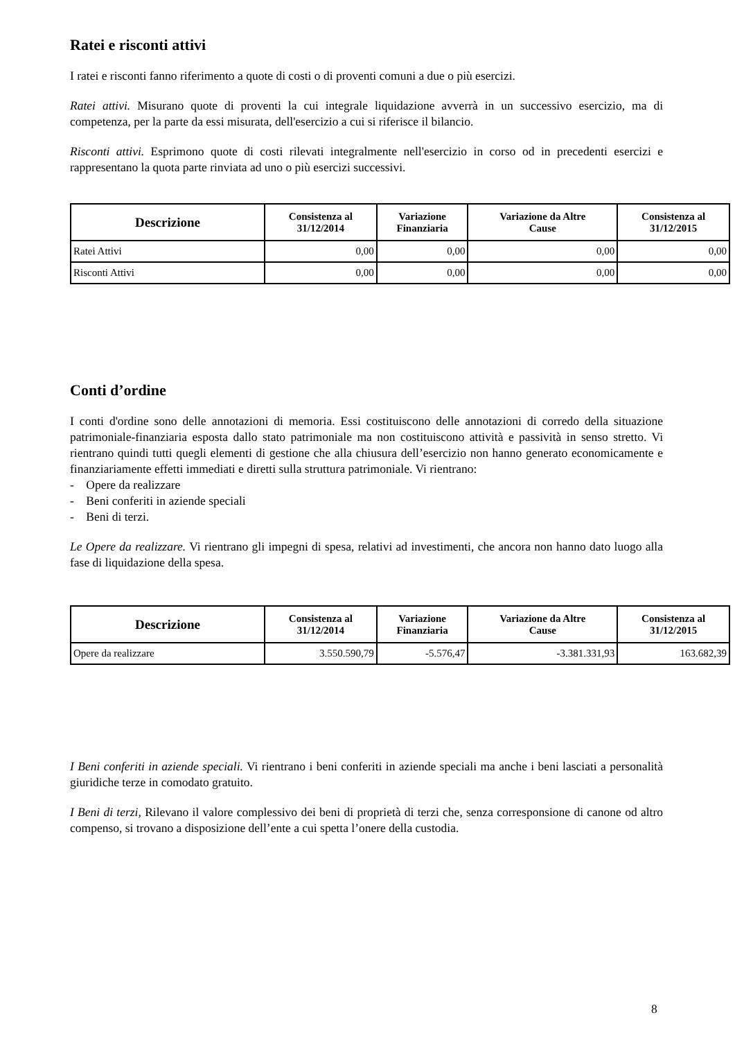Ratei e risconti attivi
I ratei e risconti fanno riferimento a quote di costi o di proventi comuni a due o più esercizi.
Ratei attivi. Misurano quote di proventi la cui integrale liquidazione avverrà in un successivo esercizio, ma di competenza, per la parte da essi misurata, dell'esercizio a cui si riferisce il bilancio.
Risconti attivi. Esprimono quote di costi rilevati integralmente nell'esercizio in corso od in precedenti esercizi e rappresentano la quota parte rinviata ad uno o più esercizi successivi.
| Descrizione | Consistenza al 31/12/2014 | Variazione Finanziaria | Variazione da Altre Cause | Consistenza al 31/12/2015 |
| --- | --- | --- | --- | --- |
| Ratei Attivi | 0,00 | 0,00 | 0,00 | 0,00 |
| Risconti Attivi | 0,00 | 0,00 | 0,00 | 0,00 |
Conti d’ordine
I conti d'ordine sono delle annotazioni di memoria. Essi costituiscono delle annotazioni di corredo della situazione patrimoniale-finanziaria esposta dallo stato patrimoniale ma non costituiscono attività e passività in senso stretto. Vi rientrano quindi tutti quegli elementi di gestione che alla chiusura dell’esercizio non hanno generato economicamente e finanziariamente effetti immediati e diretti sulla struttura patrimoniale. Vi rientrano:
- Opere da realizzare
- Beni conferiti in aziende speciali
- Beni di terzi.
Le Opere da realizzare. Vi rientrano gli impegni di spesa, relativi ad investimenti, che ancora non hanno dato luogo alla fase di liquidazione della spesa.
| Descrizione | Consistenza al 31/12/2014 | Variazione Finanziaria | Variazione da Altre Cause | Consistenza al 31/12/2015 |
| --- | --- | --- | --- | --- |
| Opere da realizzare | 3.550.590,79 | -5.576,47 | -3.381.331,93 | 163.682,39 |
I Beni conferiti in aziende speciali. Vi rientrano i beni conferiti in aziende speciali ma anche i beni lasciati a personalità giuridiche terze in comodato gratuito.
I Beni di terzi, Rilevano il valore complessivo dei beni di proprietà di terzi che, senza corresponsione di canone od altro compenso, si trovano a disposizione dell’ente a cui spetta l’onere della custodia.
8